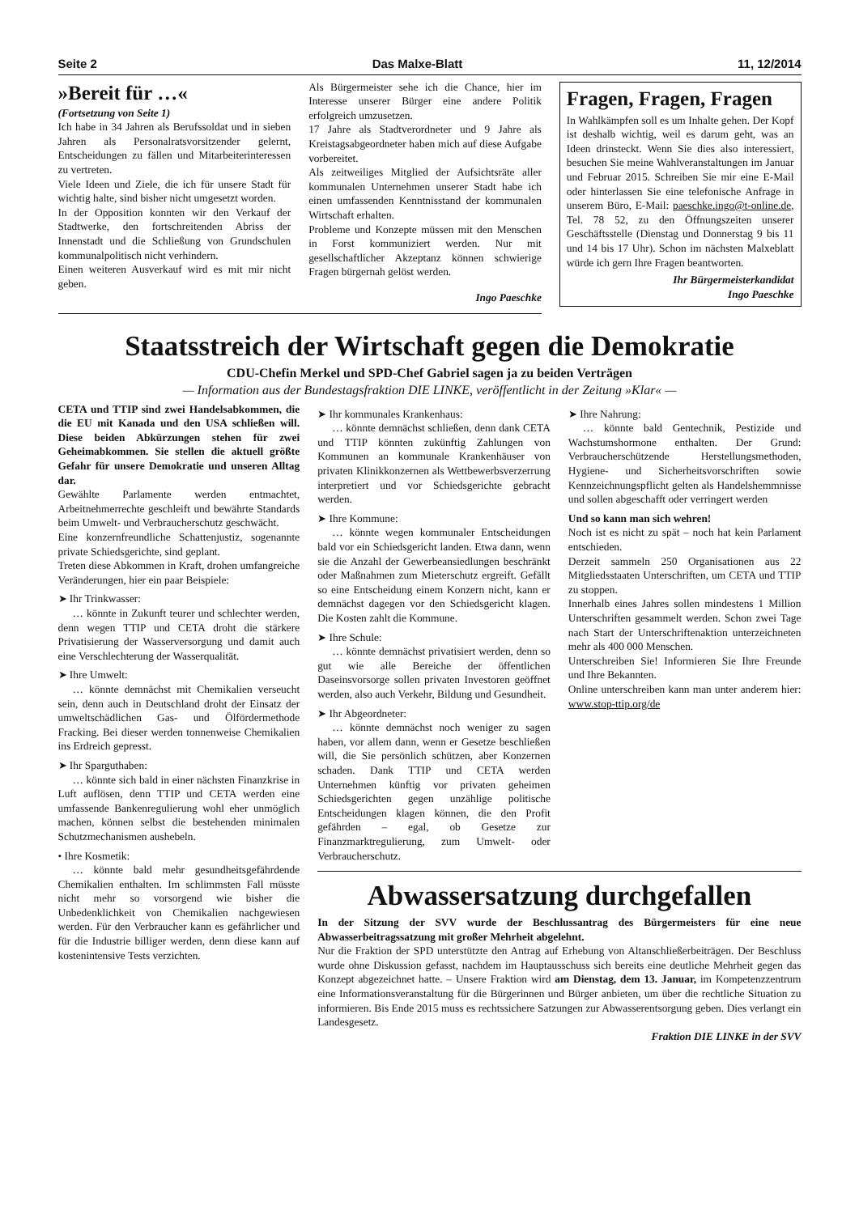Seite 2 Das Malxe-Blatt 11, 12/2014
»Bereit für …«
(Fortsetzung von Seite 1)
Ich habe in 34 Jahren als Berufssoldat und in sieben Jahren als Personalratsvorsitzender gelernt, Entscheidungen zu fällen und Mitarbeiterinteressen zu vertreten.
Viele Ideen und Ziele, die ich für unsere Stadt für wichtig halte, sind bisher nicht umgesetzt worden.
In der Opposition konnten wir den Verkauf der Stadtwerke, den fortschreitenden Abriss der Innenstadt und die Schließung von Grundschulen kommunalpolitisch nicht verhindern.
Einen weiteren Ausverkauf wird es mit mir nicht geben.
Als Bürgermeister sehe ich die Chance, hier im Interesse unserer Bürger eine andere Politik erfolgreich umzusetzen.
17 Jahre als Stadtverordneter und 9 Jahre als Kreistagsabgeordneter haben mich auf diese Aufgabe vorbereitet.
Als zeitweiliges Mitglied der Aufsichtsräte aller kommunalen Unternehmen unserer Stadt habe ich einen umfassenden Kenntnisstand der kommunalen Wirtschaft erhalten.
Probleme und Konzepte müssen mit den Menschen in Forst kommuniziert werden. Nur mit gesellschaftlicher Akzeptanz können schwierige Fragen bürgernah gelöst werden.
Ingo Paeschke
Fragen, Fragen, Fragen
In Wahlkämpfen soll es um Inhalte gehen. Der Kopf ist deshalb wichtig, weil es darum geht, was an Ideen drinsteckt. Wenn Sie dies also interessiert, besuchen Sie meine Wahlveranstaltungen im Januar und Februar 2015. Schreiben Sie mir eine E-Mail oder hinterlassen Sie eine telefonische Anfrage in unserem Büro, E-Mail: paeschke.ingo@t-online.de, Tel. 78 52, zu den Öffnungszeiten unserer Geschäftsstelle (Dienstag und Donnerstag 9 bis 11 und 14 bis 17 Uhr). Schon im nächsten Malxeblatt würde ich gern Ihre Fragen beantworten.
Ihr Bürgermeisterkandidat
Ingo Paeschke
Staatsstreich der Wirtschaft gegen die Demokratie
CDU-Chefin Merkel und SPD-Chef Gabriel sagen ja zu beiden Verträgen
— Information aus der Bundestagsfraktion DIE LINKE, veröffentlicht in der Zeitung »Klar« —
CETA und TTIP sind zwei Handelsabkommen, die die EU mit Kanada und den USA schließen will. Diese beiden Abkürzungen stehen für zwei Geheimabkommen. Sie stellen die aktuell größte Gefahr für unsere Demokratie und unseren Alltag dar.
Gewählte Parlamente werden entmachtet, Arbeitnehmerrechte geschleift und bewährte Standards beim Umwelt- und Verbraucherschutz geschwächt.
Eine konzernfreundliche Schattenjustiz, sogenannte private Schiedsgerichte, sind geplant.
Treten diese Abkommen in Kraft, drohen umfangreiche Veränderungen, hier ein paar Beispiele:
➤ Ihr Trinkwasser:
… könnte in Zukunft teurer und schlechter werden, denn wegen TTIP und CETA droht die stärkere Privatisierung der Wasserversorgung und damit auch eine Verschlechterung der Wasserqualität.
➤ Ihre Umwelt:
… könnte demnächst mit Chemikalien verseucht sein, denn auch in Deutschland droht der Einsatz der umweltschädlichen Gas- und Ölfördermethode Fracking. Bei dieser werden tonnenweise Chemikalien ins Erdreich gepresst.
➤ Ihr Sparguthaben:
… könnte sich bald in einer nächsten Finanzkrise in Luft auflösen, denn TTIP und CETA werden eine umfassende Bankenregulierung wohl eher unmöglich machen, können selbst die bestehenden minimalen Schutzmechanismen aushebeln.
• Ihre Kosmetik:
… könnte bald mehr gesundheitsgefährdende Chemikalien enthalten. Im schlimmsten Fall müsste nicht mehr so vorsorgend wie bisher die Unbedenklichkeit von Chemikalien nachgewiesen werden. Für den Verbraucher kann es gefährlicher und für die Industrie billiger werden, denn diese kann auf kostenintensive Tests verzichten.
➤ Ihr kommunales Krankenhaus:
… könnte demnächst schließen, denn dank CETA und TTIP könnten zukünftig Zahlungen von Kommunen an kommunale Krankenhäuser von privaten Klinikkonzernen als Wettbewerbsverzerrung interpretiert und vor Schiedsgerichte gebracht werden.
➤ Ihre Kommune:
… könnte wegen kommunaler Entscheidungen bald vor ein Schiedsgericht landen. Etwa dann, wenn sie die Anzahl der Gewerbeansiedlungen beschränkt oder Maßnahmen zum Mieterschutz ergreift. Gefällt so eine Entscheidung einem Konzern nicht, kann er demnächst dagegen vor den Schiedsgericht klagen. Die Kosten zahlt die Kommune.
➤ Ihre Schule:
… könnte demnächst privatisiert werden, denn so gut wie alle Bereiche der öffentlichen Daseinsvorsorge sollen privaten Investoren geöffnet werden, also auch Verkehr, Bildung und Gesundheit.
➤ Ihr Abgeordneter:
… könnte demnächst noch weniger zu sagen haben, vor allem dann, wenn er Gesetze beschließen will, die Sie persönlich schützen, aber Konzernen schaden. Dank TTIP und CETA werden Unternehmen künftig vor privaten geheimen Schiedsgerichten gegen unzählige politische Entscheidungen klagen können, die den Profit gefährden – egal, ob Gesetze zur Finanzmarktregulierung, zum Umwelt- oder Verbraucherschutz.
➤ Ihre Nahrung:
… könnte bald Gentechnik, Pestizide und Wachstumshormone enthalten. Der Grund: Verbraucherschützende Herstellungsmethoden, Hygiene- und Sicherheitsvorschriften sowie Kennzeichnungspflicht gelten als Handelshemmnisse und sollen abgeschafft oder verringert werden
Und so kann man sich wehren!
Noch ist es nicht zu spät – noch hat kein Parlament entschieden.
Derzeit sammeln 250 Organisationen aus 22 Mitgliedsstaaten Unterschriften, um CETA und TTIP zu stoppen.
Innerhalb eines Jahres sollen mindestens 1 Million Unterschriften gesammelt werden. Schon zwei Tage nach Start der Unterschriftenaktion unterzeichneten mehr als 400 000 Menschen.
Unterschreiben Sie! Informieren Sie Ihre Freunde und Ihre Bekannten.
Online unterschreiben kann man unter anderem hier: www.stop-ttip.org/de
Abwassersatzung durchgefallen
In der Sitzung der SVV wurde der Beschlussantrag des Bürgermeisters für eine neue Abwasserbeitragssatzung mit großer Mehrheit abgelehnt.
Nur die Fraktion der SPD unterstützte den Antrag auf Erhebung von Altanschließerbeiträgen. Der Beschluss wurde ohne Diskussion gefasst, nachdem im Hauptausschuss sich bereits eine deutliche Mehrheit gegen das Konzept abgezeichnet hatte. – Unsere Fraktion wird am Dienstag, dem 13. Januar, im Kompetenzzentrum eine Informationsveranstaltung für die Bürgerinnen und Bürger anbieten, um über die rechtliche Situation zu informieren. Bis Ende 2015 muss es rechtssichere Satzungen zur Abwasserentsorgung geben. Dies verlangt ein Landesgesetz.
Fraktion DIE LINKE in der SVV